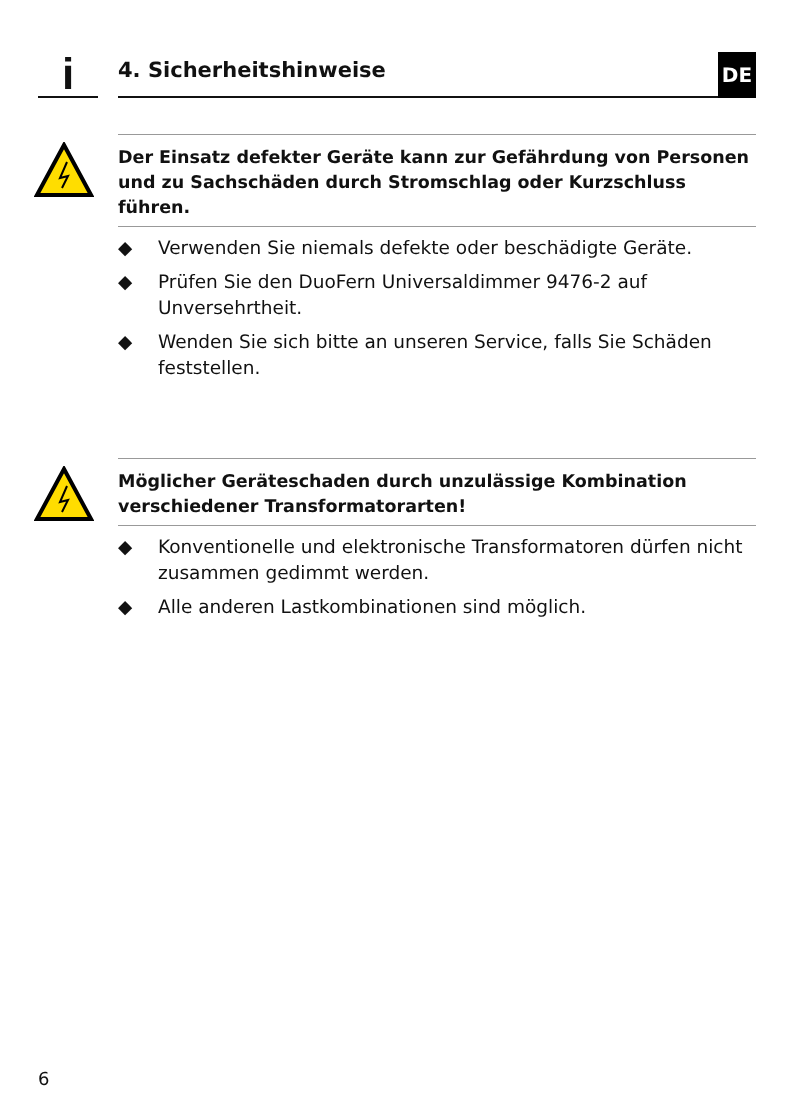i 4. Sicherheitshinweise DE
Der Einsatz defekter Geräte kann zur Gefährdung von Personen und zu Sachschäden durch Stromschlag oder Kurzschluss führen.
◆ Verwenden Sie niemals defekte oder beschädigte Geräte.
◆ Prüfen Sie den DuoFern Universaldimmer 9476-2 auf Unversehrtheit.
◆ Wenden Sie sich bitte an unseren Service, falls Sie Schäden feststellen.
Möglicher Geräteschaden durch unzulässige Kombination verschiedener Transformatorarten!
◆ Konventionelle und elektronische Transformatoren dürfen nicht zusammen gedimmt werden.
◆ Alle anderen Lastkombinationen sind möglich.
6